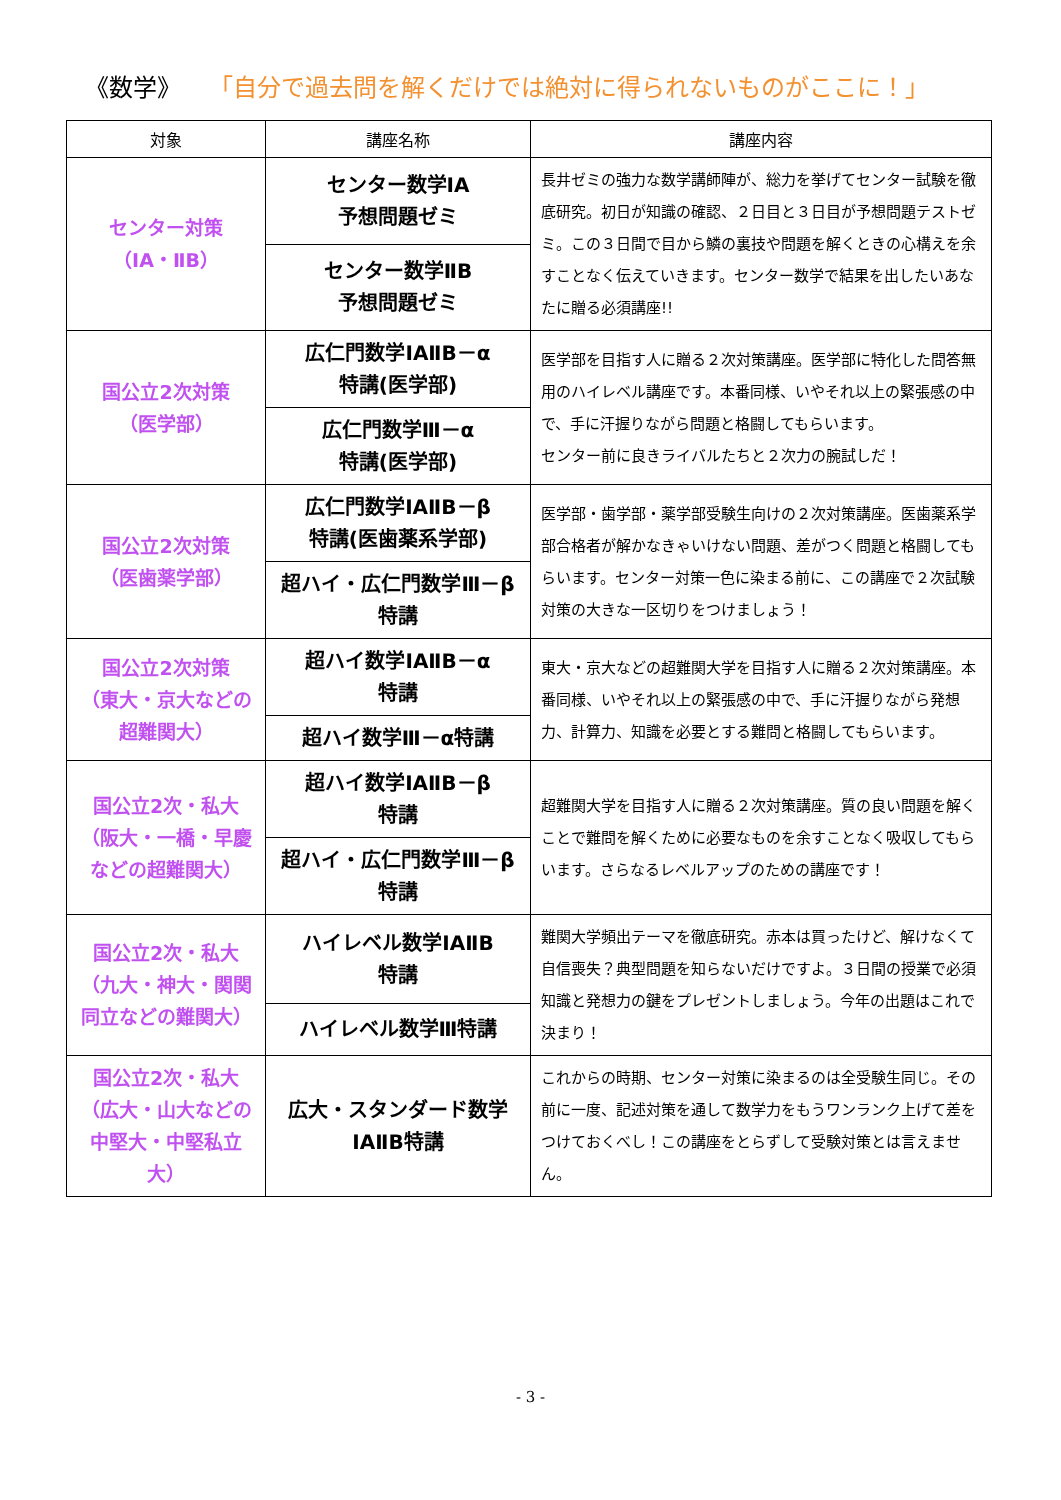《数学》 「自分で過去問を解くだけでは絶対に得られないものがここに！」
| 対象 | 講座名称 | 講座内容 |
| --- | --- | --- |
| センター対策 （ⅠA・ⅡB） | センター数学ⅠA 予想問題ゼミ | 長井ゼミの強力な数学講師陣が、総力を挙げてセンター試験を徹底研究。初日が知識の確認、２日目と３日目が予想問題テストゼミ。この３日間で目から鱗の裏技や問題を解くときの心構えを余すことなく伝えていきます。センター数学で結果を出したいあなたに贈る必須講座!! |
| | センター数学ⅡB 予想問題ゼミ | |
| 国公立2次対策 （医学部） | 広仁門数学ⅠAⅡB－α 特講(医学部) | 医学部を目指す人に贈る２次対策講座。医学部に特化した問答無用のハイレベル講座です。本番同様、いやそれ以上の緊張感の中で、手に汗握りながら問題と格闘してもらいます。 センター前に良きライバルたちと２次力の腕試しだ！ |
| | 広仁門数学Ⅲ－α 特講(医学部) | |
| 国公立2次対策 （医歯薬学部） | 広仁門数学ⅠAⅡB－β 特講(医歯薬系学部) | 医学部・歯学部・薬学部受験生向けの２次対策講座。医歯薬系学部合格者が解かなきゃいけない問題、差がつく問題と格闘してもらいます。センター対策一色に染まる前に、この講座で２次試験対策の大きな一区切りをつけましょう！ |
| | 超ハイ・広仁門数学Ⅲ－β 特講 | |
| 国公立2次対策 （東大・京大などの 超難関大） | 超ハイ数学ⅠAⅡB－α 特講 | 東大・京大などの超難関大学を目指す人に贈る２次対策講座。本番同様、いやそれ以上の緊張感の中で、手に汗握りながら発想力、計算力、知識を必要とする難問と格闘してもらいます。 |
| | 超ハイ数学Ⅲ－α特講 | |
| 国公立2次・私大 （阪大・一橋・早慶 などの超難関大） | 超ハイ数学ⅠAⅡB－β 特講 | 超難関大学を目指す人に贈る２次対策講座。質の良い問題を解くことで難問を解くために必要なものを余すことなく吸収してもらいます。さらなるレベルアップのための講座です！ |
| | 超ハイ・広仁門数学Ⅲ－β 特講 | |
| 国公立2次・私大 （九大・神大・関関 同立などの難関大） | ハイレベル数学ⅠAⅡB 特講 | 難関大学頻出テーマを徹底研究。赤本は買ったけど、解けなくて自信喪失？典型問題を知らないだけですよ。３日間の授業で必須知識と発想力の鍵をプレゼントしましょう。今年の出題はこれで決まり！ |
| | ハイレベル数学Ⅲ特講 | |
| 国公立2次・私大 （広大・山大などの 中堅大・中堅私立大） | 広大・スタンダード数学 ⅠAⅡB特講 | これからの時期、センター対策に染まるのは全受験生同じ。その前に一度、記述対策を通して数学力をもうワンランク上げて差をつけておくべし！この講座をとらずして受験対策とは言えません。 |
- 3 -